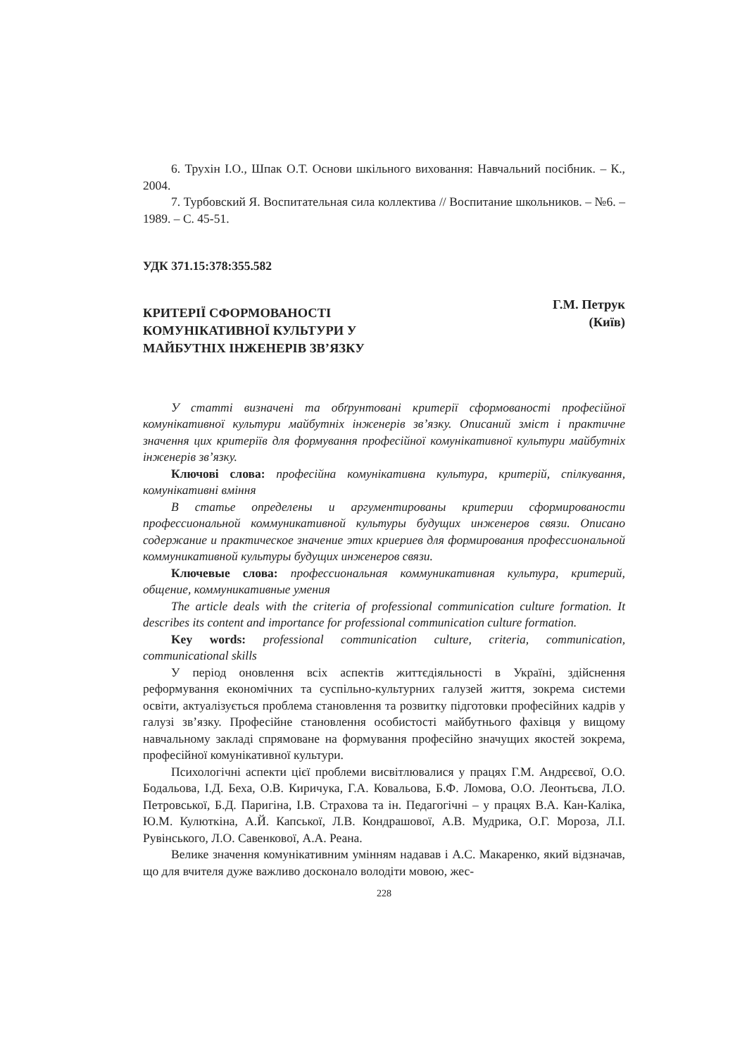6. Трухін І.О., Шпак О.Т. Основи шкільного виховання: Навчальний посібник. – К., 2004.
7. Турбовский Я. Воспитательная сила коллектива // Воспитание школьников. – №6. – 1989. – С. 45-51.
УДК 371.15:378:355.582
КРИТЕРІЇ СФОРМОВАНОСТІ
КОМУНІКАТИВНОЇ КУЛЬТУРИ У
МАЙБУТНІХ ІНЖЕНЕРІВ ЗВ’ЯЗКУ
Г.М. Петрук
(Київ)
У статті визначені та обґрунтовані критерії сформованості професійної комунікативної культури майбутніх інженерів зв’язку. Описаний зміст і практичне значення цих критеріїв для формування професійної комунікативної культури майбутніх інженерів зв’язку.
Ключові слова: професійна комунікативна культура, критерій, спілкування, комунікативні вміння
В статье определены и аргументированы критерии сформированости профессиональной коммуникативной культуры будущих инженеров связи. Описано содержание и практическое значение этих криериев для формирования профессиональной коммуникативной культуры будущих инженеров связи.
Ключевые слова: профессиональная коммуникативная культура, критерий, общение, коммуникативные умения
The article deals with the criteria of professional communication culture formation. It describes its content and importance for professional communication culture formation.
Key words: professional communication culture, criteria, communication, communicational skills
У період оновлення всіх аспектів життєдіяльності в Україні, здійснення реформування економічних та суспільно-культурних галузей життя, зокрема системи освіти, актуалізується проблема становлення та розвитку підготовки професійних кадрів у галузі зв’язку. Професійне становлення особистості майбутнього фахівця у вищому навчальному закладі спрямоване на формування професійно значущих якостей зокрема, професійної комунікативної культури.
Психологічні аспекти цієї проблеми висвітлювалися у працях Г.М. Андрєєвої, О.О. Бодальова, І.Д. Беха, О.В. Киричука, Г.А. Ковальова, Б.Ф. Ломова, О.О. Леонтьєва, Л.О. Петровської, Б.Д. Паригіна, І.В. Страхова та ін. Педагогічні – у працях В.А. Кан-Каліка, Ю.М. Кулюткіна, А.Й. Капської, Л.В. Кондрашової, А.В. Мудрика, О.Г. Мороза, Л.І. Рувінського, Л.О. Савенкової, А.А. Реана.
Велике значення комунікативним умінням надавав і А.С. Макаренко, який відзначав, що для вчителя дуже важливо досконало володіти мовою, жес-
228